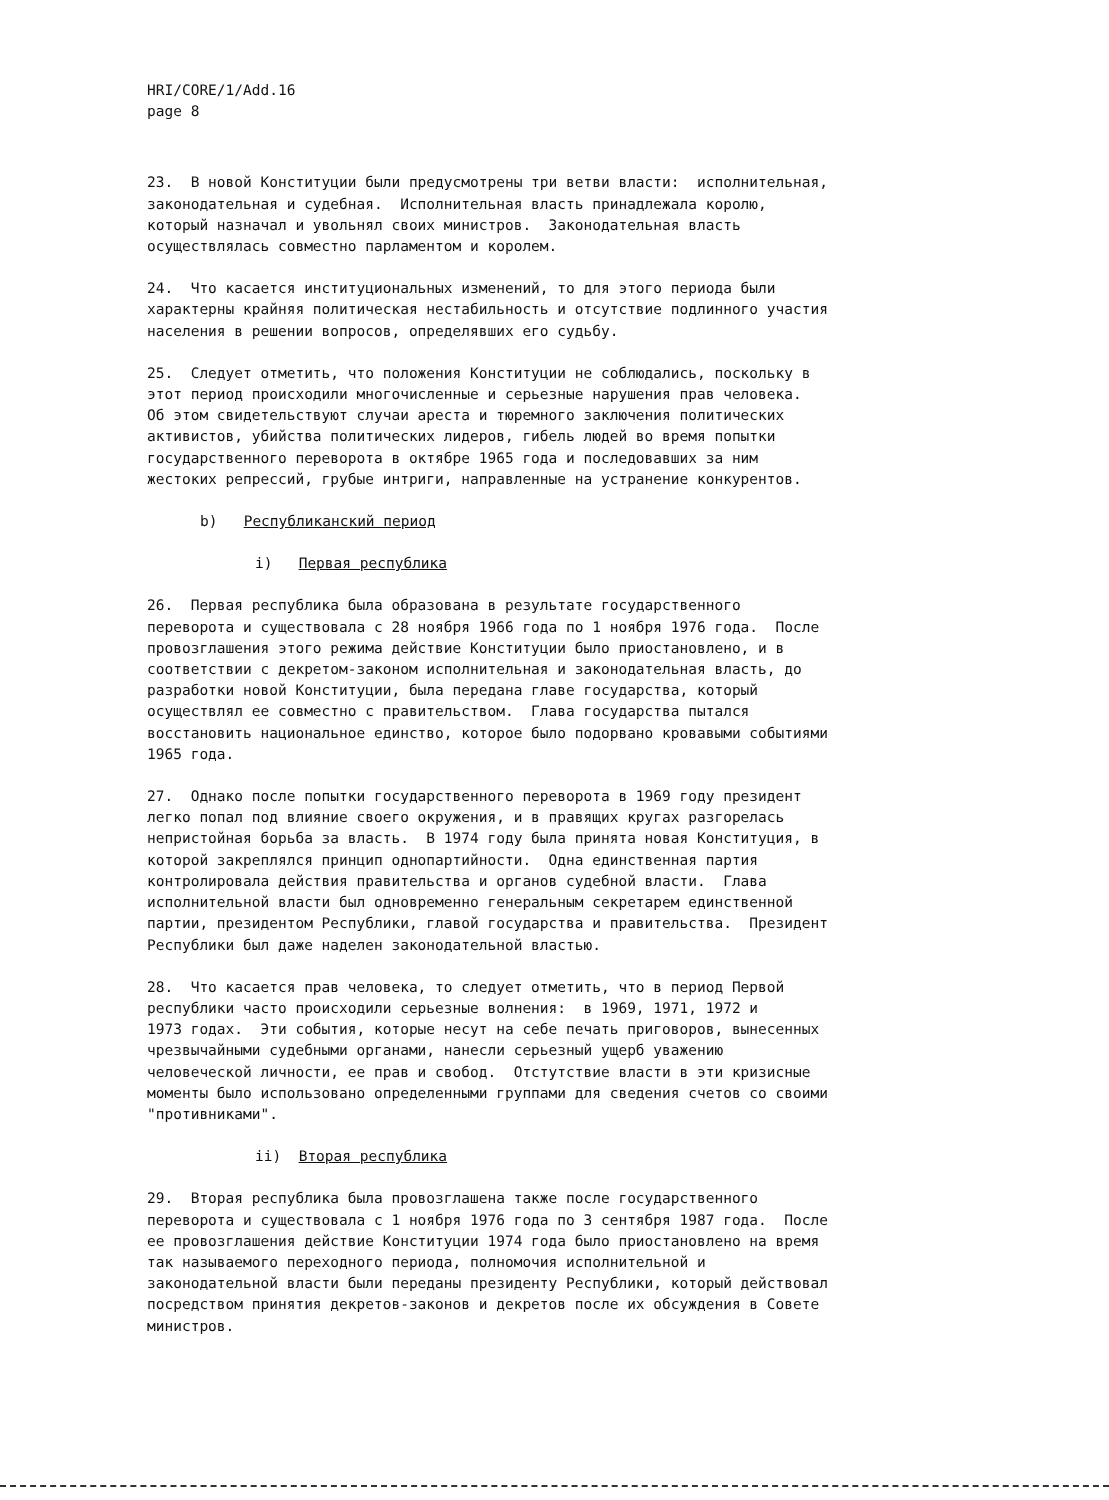HRI/CORE/1/Add.16 page 8
23. В новой Конституции были предусмотрены три ветви власти: исполнительная, законодательная и судебная. Исполнительная власть принадлежала королю, который назначал и увольнял своих министров. Законодательная власть осуществлялась совместно парламентом и королем.
24. Что касается институциональных изменений, то для этого периода были характерны крайняя политическая нестабильность и отсутствие подлинного участия населения в решении вопросов, определявших его судьбу.
25. Следует отметить, что положения Конституции не соблюдались, поскольку в этот период происходили многочисленные и серьезные нарушения прав человека. Об этом свидетельствуют случаи ареста и тюремного заключения политических активистов, убийства политических лидеров, гибель людей во время попытки государственного переворота в октябре 1965 года и последовавших за ним жестоких репрессий, грубые интриги, направленные на устранение конкурентов.
b) Республиканский период
i) Первая республика
26. Первая республика была образована в результате государственного переворота и существовала с 28 ноября 1966 года по 1 ноября 1976 года. После провозглашения этого режима действие Конституции было приостановлено, и в соответствии с декретом-законом исполнительная и законодательная власть, до разработки новой Конституции, была передана главе государства, который осуществлял ее совместно с правительством. Глава государства пытался восстановить национальное единство, которое было подорвано кровавыми событиями 1965 года.
27. Однако после попытки государственного переворота в 1969 году президент легко попал под влияние своего окружения, и в правящих кругах разгорелась непристойная борьба за власть. В 1974 году была принята новая Конституция, в которой закреплялся принцип однопартийности. Одна единственная партия контролировала действия правительства и органов судебной власти. Глава исполнительной власти был одновременно генеральным секретарем единственной партии, президентом Республики, главой государства и правительства. Президент Республики был даже наделен законодательной властью.
28. Что касается прав человека, то следует отметить, что в период Первой республики часто происходили серьезные волнения: в 1969, 1971, 1972 и 1973 годах. Эти события, которые несут на себе печать приговоров, вынесенных чрезвычайными судебными органами, нанесли серьезный ущерб уважению человеческой личности, ее прав и свобод. Отстутствие власти в эти кризисные моменты было использовано определенными группами для сведения счетов со своими "противниками".
ii) Вторая республика
29. Вторая республика была провозглашена также после государственного переворота и существовала с 1 ноября 1976 года по 3 сентября 1987 года. После ее провозглашения действие Конституции 1974 года было приостановлено на время так называемого переходного периода, полномочия исполнительной и законодательной власти были переданы президенту Республики, который действовал посредством принятия декретов-законов и декретов после их обсуждения в Совете министров.